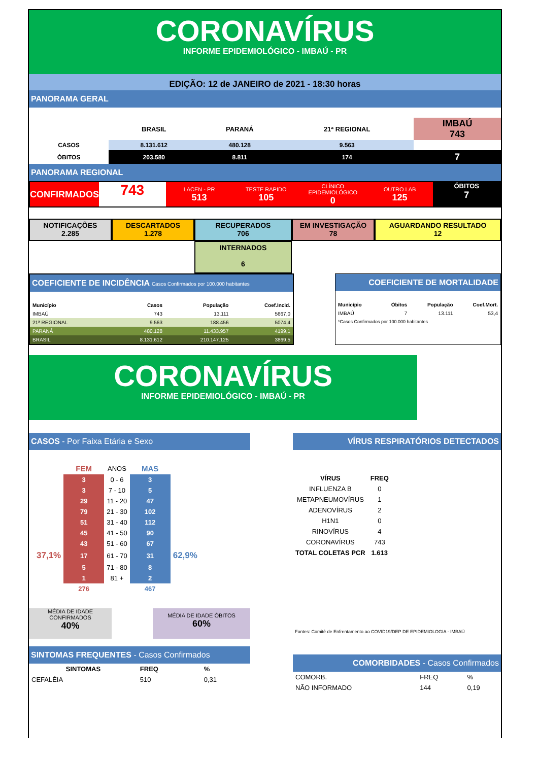CORONAVÍRUS
INFORME EPIDEMIOLÓGICO - IMBAÚ - PR
EDIÇÃO: 12 de JANEIRO de 2021 - 18:30 horas
PANORAMA GERAL
| | BRASIL | PARANÁ | 21ª REGIONAL | IMBAÚ 743 |
| --- | --- | --- | --- | --- |
| CASOS | 8.131.612 | 480.128 | 9.563 | |
| ÓBITOS | 203.580 | 8.811 | 174 | 7 |
PANORAMA REGIONAL
CONFIRMADOS
743
LACEN - PR
513
TESTE RAPIDO
105
CLÍNICO EPIDEMIOLÓGICO
0
OUTRO LAB
125
ÓBITOS
7
NOTIFICAÇÕES
2.285
DESCARTADOS
1.278
RECUPERADOS
706
EM INVESTIGAÇÃO
78
AGUARDANDO RESULTADO
12
INTERNADOS
6
COEFICIENTE DE INCIDÊNCIA Casos Confirmados por 100.000 habitantes
| Município | Casos | População | Coef.Incid. |
| IMBAÚ | 743 | 13.111 | 5667,0 |
| 21ª REGIONAL | 9.563 | 188.456 | 5074,4 |
| PARANÁ | 480.128 | 11.433.957 | 4199,1 |
| BRASIL | 8.131.612 | 210.147.125 | 3869,5 |
COEFICIENTE DE MORTALIDADE
| Município | Óbitos | População | Coef.Mort. |
| IMBAÚ | 7 | 13.111 | 53,4 |
| *Casos Confirmados por 100.000 habitantes | | | |
CORONAVÍRUS
INFORME EPIDEMIOLÓGICO - IMBAÚ - PR
CASOS - Por Faixa Etária e Sexo
| | FEM | ANOS | MAS | |
| | 3 | 0 - 6 | 3 | |
| | 3 | 7 - 10 | 5 | |
| | 29 | 11 - 20 | 47 | |
| | 79 | 21 - 30 | 102 | |
| | 51 | 31 - 40 | 112 | |
| | 45 | 41 - 50 | 90 | |
| | 43 | 51 - 60 | 67 | |
| 37,1% | 17 | 61 - 70 | 31 | 62,9% |
| | 5 | 71 - 80 | 8 | |
| | 1 | 81 + | 2 | |
| | 276 | | 467 | |
MÉDIA DE IDADE CONFIRMADOS
40%
MÉDIA DE IDADE ÓBITOS
60%
SINTOMAS FREQUENTES - Casos Confirmados
| SINTOMAS | FREQ | % |
| CEFALÉIA | 510 | 0,31 |
VÍRUS RESPIRATÓRIOS DETECTADOS
| VÍRUS | FREQ |
| INFLUENZA B | 0 |
| METAPNEUMOVÍRUS | 1 |
| ADENOVÍRUS | 2 |
| H1N1 | 0 |
| RINOVÍRUS | 4 |
| CORONAVÍRUS | 743 |
| TOTAL COLETAS PCR | 1.613 |
Fontes: Comitê de Enfrentamento ao COVID19/DEP DE EPIDEMIOLOGIA - IMBAÚ
COMORBIDADES - Casos Confirmados
| COMORB. | FREQ | % |
| NÃO INFORMADO | 144 | 0,19 |